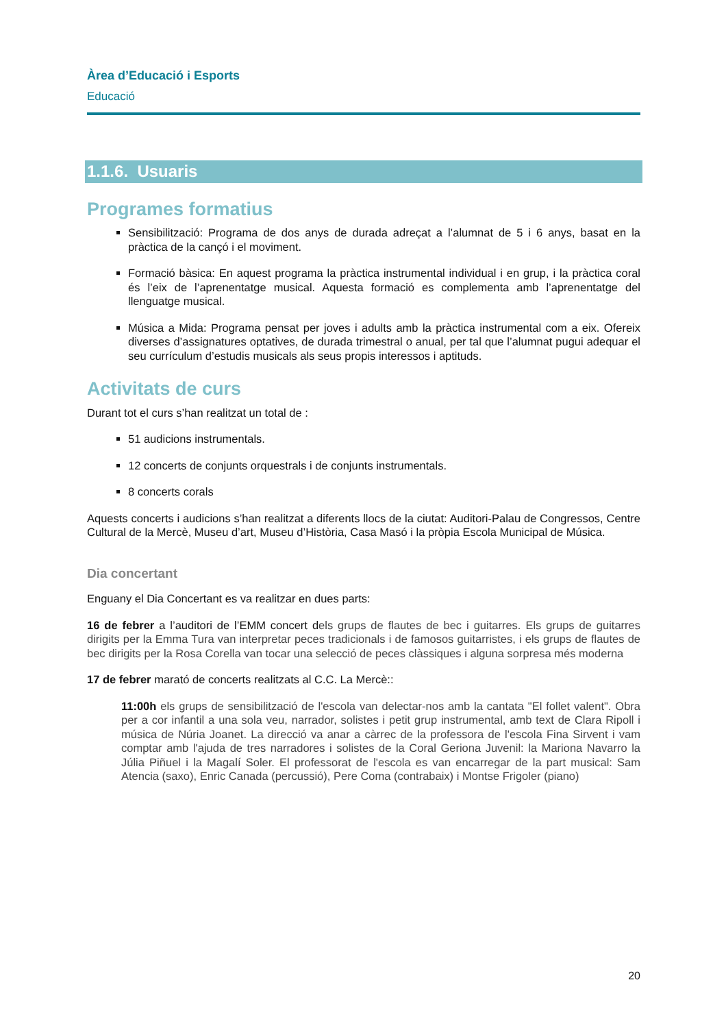Àrea d’Educació i Esports
Educació
1.1.6. Usuaris
Programes formatius
Sensibilització: Programa de dos anys de durada adreçat a l’alumnat de 5 i 6 anys, basat en la pràctica de la cançó i el moviment.
Formació bàsica: En aquest programa la pràctica instrumental individual i en grup, i la pràctica coral és l’eix de l’aprenentatge musical. Aquesta formació es complementa amb l’aprenentatge del llenguatge musical.
Música a Mida: Programa pensat per joves i adults amb la pràctica instrumental com a eix. Ofereix diverses d’assignatures optatives, de durada trimestral o anual, per tal que l’alumnat pugui adequar el seu currículum d’estudis musicals als seus propis interessos i aptituds.
Activitats de curs
Durant tot el curs s’han realitzat un total de :
51 audicions instrumentals.
12 concerts de conjunts orquestrals i de conjunts instrumentals.
8 concerts corals
Aquests concerts i audicions s’han realitzat a diferents llocs de la ciutat: Auditori-Palau de Congressos, Centre Cultural de la Mercè, Museu d’art, Museu d’Història, Casa Masó i la pròpia Escola Municipal de Música.
Dia concertant
Enguany el Dia Concertant es va realitzar en dues parts:
16 de febrer a l’auditori de l’EMM concert dels grups de flautes de bec i guitarres. Els grups de guitarres dirigits per la Emma Tura van interpretar peces tradicionals i de famosos guitarristes, i els grups de flautes de bec dirigits per la Rosa Corella van tocar una selecció de peces clàssiques i alguna sorpresa més moderna
17 de febrer marató de concerts realitzats al C.C. La Mercè::
11:00h els grups de sensibilització de l'escola van delectar-nos amb la cantata "El follet valent". Obra per a cor infantil a una sola veu, narrador, solistes i petit grup instrumental, amb text de Clara Ripoll i música de Núria Joanet. La direcció va anar a càrrec de la professora de l'escola Fina Sirvent i vam comptar amb l'ajuda de tres narradores i solistes de la Coral Geriona Juvenil: la Mariona Navarro la Júlia Piñuel i la Magalí Soler. El professorat de l'escola es van encarregar de la part musical: Sam Atencia (saxo), Enric Canada (percussió), Pere Coma (contrabaix) i Montse Frigoler (piano)
20